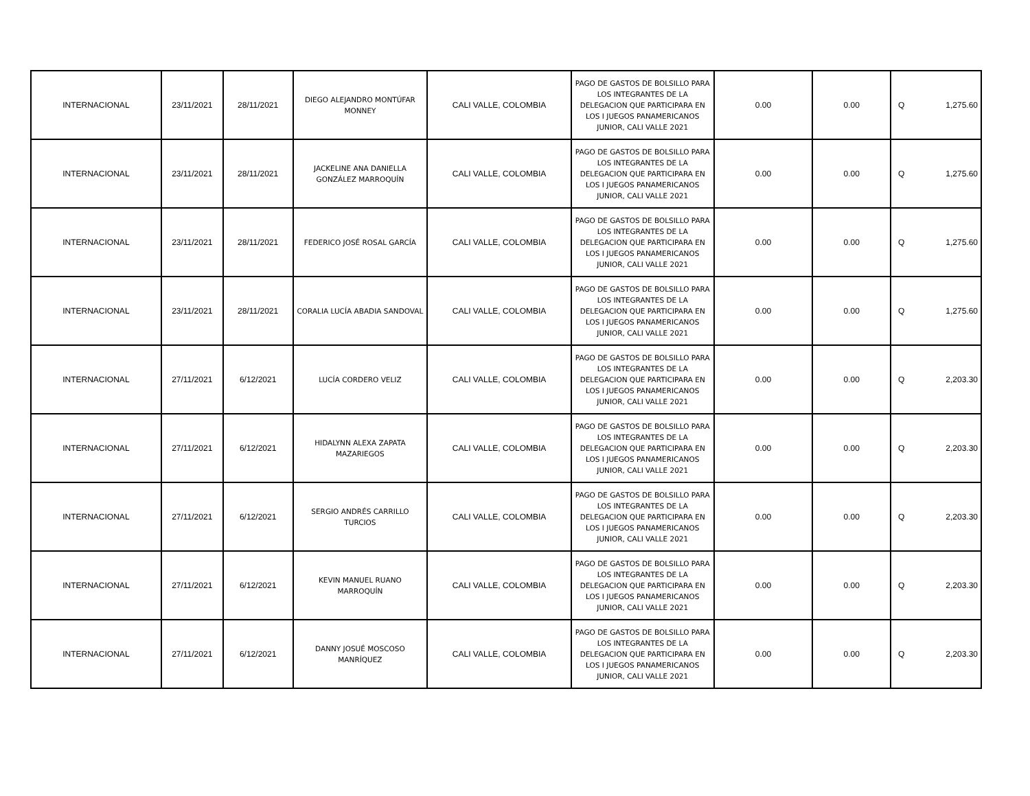| INTERNACIONAL | 23/11/2021 | 28/11/2021 | DIEGO ALEJANDRO MONTÚFAR MONNEY | CALI VALLE, COLOMBIA | PAGO DE GASTOS DE BOLSILLO PARA LOS INTEGRANTES DE LA DELEGACION QUE PARTICIPARA EN LOS I JUEGOS PANAMERICANOS JUNIOR, CALI VALLE 2021 | 0.00 | 0.00 | Q | 1,275.60 |
| INTERNACIONAL | 23/11/2021 | 28/11/2021 | JACKELINE ANA DANIELLA GONZÁLEZ MARROQUÍN | CALI VALLE, COLOMBIA | PAGO DE GASTOS DE BOLSILLO PARA LOS INTEGRANTES DE LA DELEGACION QUE PARTICIPARA EN LOS I JUEGOS PANAMERICANOS JUNIOR, CALI VALLE 2021 | 0.00 | 0.00 | Q | 1,275.60 |
| INTERNACIONAL | 23/11/2021 | 28/11/2021 | FEDERICO JOSÉ ROSAL GARCÍA | CALI VALLE, COLOMBIA | PAGO DE GASTOS DE BOLSILLO PARA LOS INTEGRANTES DE LA DELEGACION QUE PARTICIPARA EN LOS I JUEGOS PANAMERICANOS JUNIOR, CALI VALLE 2021 | 0.00 | 0.00 | Q | 1,275.60 |
| INTERNACIONAL | 23/11/2021 | 28/11/2021 | CORALIA LUCÍA ABADIA SANDOVAL | CALI VALLE, COLOMBIA | PAGO DE GASTOS DE BOLSILLO PARA LOS INTEGRANTES DE LA DELEGACION QUE PARTICIPARA EN LOS I JUEGOS PANAMERICANOS JUNIOR, CALI VALLE 2021 | 0.00 | 0.00 | Q | 1,275.60 |
| INTERNACIONAL | 27/11/2021 | 6/12/2021 | LUCÍA CORDERO VELIZ | CALI VALLE, COLOMBIA | PAGO DE GASTOS DE BOLSILLO PARA LOS INTEGRANTES DE LA DELEGACION QUE PARTICIPARA EN LOS I JUEGOS PANAMERICANOS JUNIOR, CALI VALLE 2021 | 0.00 | 0.00 | Q | 2,203.30 |
| INTERNACIONAL | 27/11/2021 | 6/12/2021 | HIDALYNN ALEXA ZAPATA MAZARIEGOS | CALI VALLE, COLOMBIA | PAGO DE GASTOS DE BOLSILLO PARA LOS INTEGRANTES DE LA DELEGACION QUE PARTICIPARA EN LOS I JUEGOS PANAMERICANOS JUNIOR, CALI VALLE 2021 | 0.00 | 0.00 | Q | 2,203.30 |
| INTERNACIONAL | 27/11/2021 | 6/12/2021 | SERGIO ANDRÉS CARRILLO TURCIOS | CALI VALLE, COLOMBIA | PAGO DE GASTOS DE BOLSILLO PARA LOS INTEGRANTES DE LA DELEGACION QUE PARTICIPARA EN LOS I JUEGOS PANAMERICANOS JUNIOR, CALI VALLE 2021 | 0.00 | 0.00 | Q | 2,203.30 |
| INTERNACIONAL | 27/11/2021 | 6/12/2021 | KEVIN MANUEL RUANO MARROQUÍN | CALI VALLE, COLOMBIA | PAGO DE GASTOS DE BOLSILLO PARA LOS INTEGRANTES DE LA DELEGACION QUE PARTICIPARA EN LOS I JUEGOS PANAMERICANOS JUNIOR, CALI VALLE 2021 | 0.00 | 0.00 | Q | 2,203.30 |
| INTERNACIONAL | 27/11/2021 | 6/12/2021 | DANNY JOSUÉ MOSCOSO MANRÍQUEZ | CALI VALLE, COLOMBIA | PAGO DE GASTOS DE BOLSILLO PARA LOS INTEGRANTES DE LA DELEGACION QUE PARTICIPARA EN LOS I JUEGOS PANAMERICANOS JUNIOR, CALI VALLE 2021 | 0.00 | 0.00 | Q | 2,203.30 |